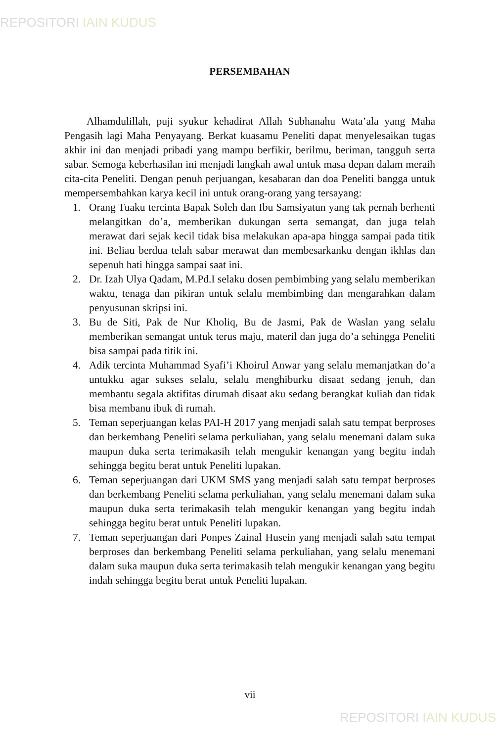REPOSITORI IAIN KUDUS
PERSEMBAHAN
Alhamdulillah, puji syukur kehadirat Allah Subhanahu Wata’ala yang Maha Pengasih lagi Maha Penyayang. Berkat kuasamu Peneliti dapat menyelesaikan tugas akhir ini dan menjadi pribadi yang mampu berfikir, berilmu, beriman, tangguh serta sabar. Semoga keberhasilan ini menjadi langkah awal untuk masa depan dalam meraih cita-cita Peneliti. Dengan penuh perjuangan, kesabaran dan doa Peneliti bangga untuk mempersembahkan karya kecil ini untuk orang-orang yang tersayang:
1. Orang Tuaku tercinta Bapak Soleh dan Ibu Samsiyatun yang tak pernah berhenti melangitkan do’a, memberikan dukungan serta semangat, dan juga telah merawat dari sejak kecil tidak bisa melakukan apa-apa hingga sampai pada titik ini. Beliau berdua telah sabar merawat dan membesarkanku dengan ikhlas dan sepenuh hati hingga sampai saat ini.
2. Dr. Izah Ulya Qadam, M.Pd.I selaku dosen pembimbing yang selalu memberikan waktu, tenaga dan pikiran untuk selalu membimbing dan mengarahkan dalam penyusunan skripsi ini.
3. Bu de Siti, Pak de Nur Kholiq, Bu de Jasmi, Pak de Waslan yang selalu memberikan semangat untuk terus maju, materil dan juga do’a sehingga Peneliti bisa sampai pada titik ini.
4. Adik tercinta Muhammad Syafi’i Khoirul Anwar yang selalu memanjatkan do’a untukku agar sukses selalu, selalu menghiburku disaat sedang jenuh, dan membantu segala aktifitas dirumah disaat aku sedang berangkat kuliah dan tidak bisa membanu ibuk di rumah.
5. Teman seperjuangan kelas PAI-H 2017 yang menjadi salah satu tempat berproses dan berkembang Peneliti selama perkuliahan, yang selalu menemani dalam suka maupun duka serta terimakasih telah mengukir kenangan yang begitu indah sehingga begitu berat untuk Peneliti lupakan.
6. Teman seperjuangan dari UKM SMS yang menjadi salah satu tempat berproses dan berkembang Peneliti selama perkuliahan, yang selalu menemani dalam suka maupun duka serta terimakasih telah mengukir kenangan yang begitu indah sehingga begitu berat untuk Peneliti lupakan.
7. Teman seperjuangan dari Ponpes Zainal Husein yang menjadi salah satu tempat berproses dan berkembang Peneliti selama perkuliahan, yang selalu menemani dalam suka maupun duka serta terimakasih telah mengukir kenangan yang begitu indah sehingga begitu berat untuk Peneliti lupakan.
vii
REPOSITORI IAIN KUDUS